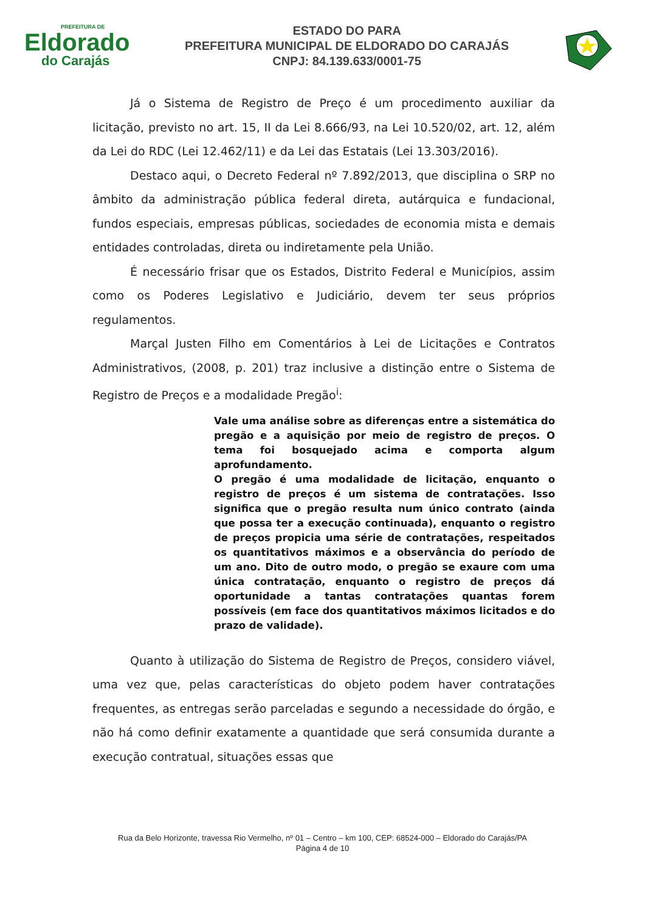PREFEITURA DE
Eldorado
do Carajás
ESTADO DO PARA
PREFEITURA MUNICIPAL DE ELDORADO DO CARAJÁS
CNPJ: 84.139.633/0001-75
Já o Sistema de Registro de Preço é um procedimento auxiliar da licitação, previsto no art. 15, II da Lei 8.666/93, na Lei 10.520/02, art. 12, além da Lei do RDC (Lei 12.462/11) e da Lei das Estatais (Lei 13.303/2016).
Destaco aqui, o Decreto Federal nº 7.892/2013, que disciplina o SRP no âmbito da administração pública federal direta, autárquica e fundacional, fundos especiais, empresas públicas, sociedades de economia mista e demais entidades controladas, direta ou indiretamente pela União.
É necessário frisar que os Estados, Distrito Federal e Municípios, assim como os Poderes Legislativo e Judiciário, devem ter seus próprios regulamentos.
Marçal Justen Filho em Comentários à Lei de Licitações e Contratos Administrativos, (2008, p. 201) traz inclusive a distinção entre o Sistema de Registro de Preços e a modalidade Pregão<sup>i</sup>:
Vale uma análise sobre as diferenças entre a sistemática do pregão e a aquisição por meio de registro de preços. O tema foi bosquejado acima e comporta algum aprofundamento.
O pregão é uma modalidade de licitação, enquanto o registro de preços é um sistema de contratações. Isso significa que o pregão resulta num único contrato (ainda que possa ter a execução continuada), enquanto o registro de preços propicia uma série de contratações, respeitados os quantitativos máximos e a observância do período de um ano. Dito de outro modo, o pregão se exaure com uma única contratação, enquanto o registro de preços dá oportunidade a tantas contratações quantas forem possíveis (em face dos quantitativos máximos licitados e do prazo de validade).
Quanto à utilização do Sistema de Registro de Preços, considero viável, uma vez que, pelas características do objeto podem haver contratações frequentes, as entregas serão parceladas e segundo a necessidade do órgão, e não há como definir exatamente a quantidade que será consumida durante a execução contratual, situações essas que
Rua da Belo Horizonte, travessa Rio Vermelho, nº 01 – Centro – km 100, CEP: 68524-000 – Eldorado do Carajás/PA
Página 4 de 10